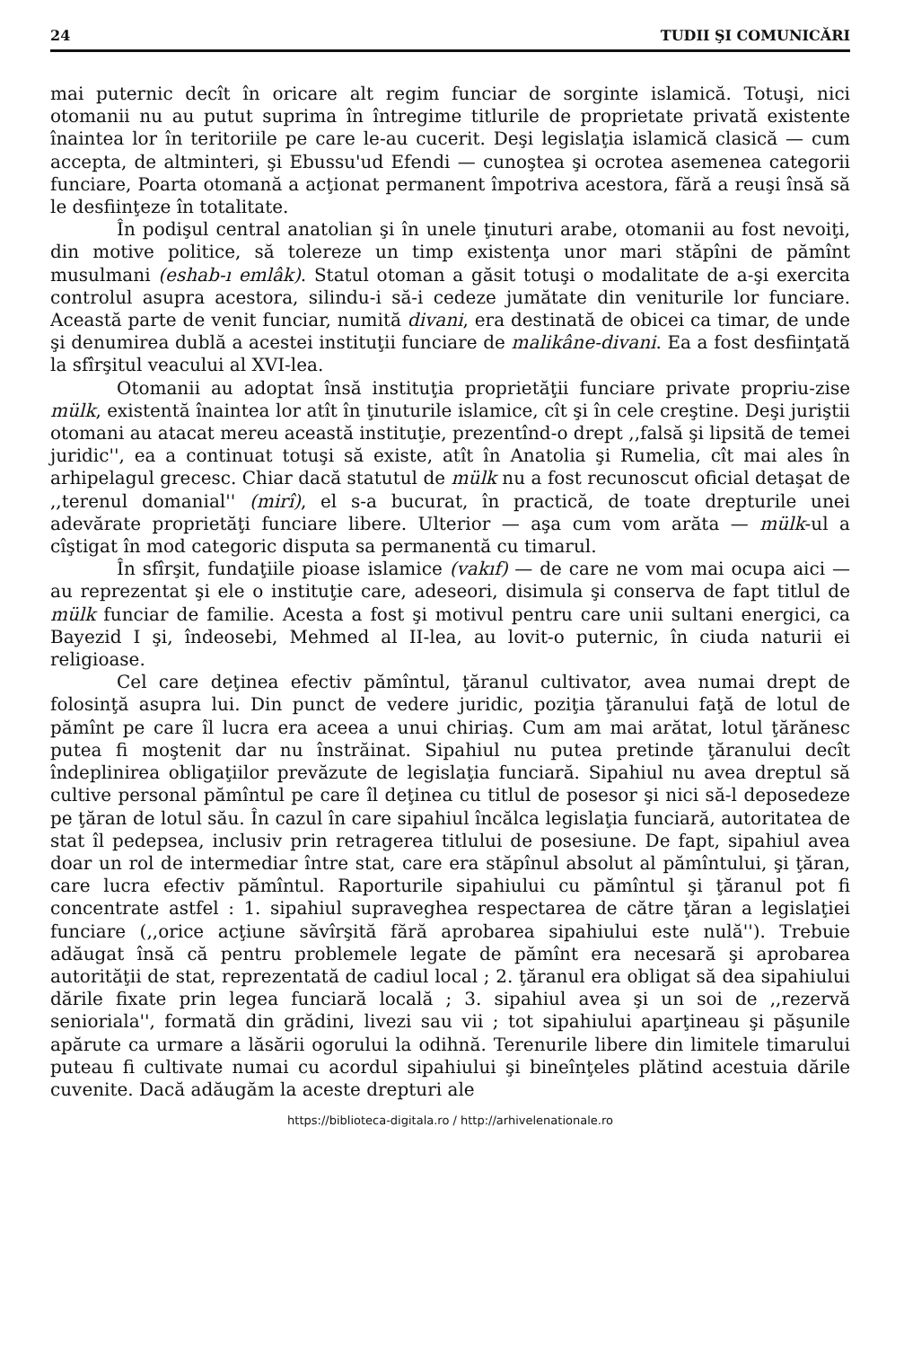24 TUDII ŞI COMUNICĂRI
mai puternic decît în oricare alt regim funciar de sorginte islamică. Totuşi, nici otomanii nu au putut suprima în întregime titlurile de proprietate privată existente înaintea lor în teritoriile pe care le-au cucerit. Deşi legislaţia islamică clasică — cum accepta, de altminteri, şi Ebussu'ud Efendi — cunoştea şi ocrotea asemenea categorii funciare, Poarta otomană a acţionat permanent împotriva acestora, fără a reuşi însă să le desfiinţeze în totalitate.
În podişul central anatolian şi în unele ţinuturi arabe, otomanii au fost nevoiţi, din motive politice, să tolereze un timp existenţa unor mari stăpîni de pămînt musulmani (eshab-ı emlâk). Statul otoman a găsit totuşi o modalitate de a-şi exercita controlul asupra acestora, silindu-i să-i cedeze jumătate din veniturile lor funciare. Această parte de venit funciar, numită divani, era destinată de obicei ca timar, de unde şi denumirea dublă a acestei instituţii funciare de malikâne-divani. Ea a fost desfiinţată la sfîrşitul veacului al XVI-lea.
Otomanii au adoptat însă instituţia proprietăţii funciare private propriu-zise mülk, existentă înaintea lor atît în ţinuturile islamice, cît şi în cele creştine. Deşi juriştii otomani au atacat mereu această instituţie, prezentînd-o drept ,,falsă şi lipsită de temei juridic'', ea a continuat totuşi să existe, atît în Anatolia şi Rumelia, cît mai ales în arhipelagul grecesc. Chiar dacă statutul de mülk nu a fost recunoscut oficial detaşat de ,,terenul domanial'' (mirî), el s-a bucurat, în practică, de toate drepturile unei adevărate proprietăţi funciare libere. Ulterior — aşa cum vom arăta — mülk-ul a cîştigat în mod categoric disputa sa permanentă cu timarul.
În sfîrşit, fundaţiile pioase islamice (vakıf) — de care ne vom mai ocupa aici — au reprezentat şi ele o instituţie care, adeseori, disimula şi conserva de fapt titlul de mülk funciar de familie. Acesta a fost şi motivul pentru care unii sultani energici, ca Bayezid I şi, îndeosebi, Mehmed al II-lea, au lovit-o puternic, în ciuda naturii ei religioase.
Cel care deţinea efectiv pămîntul, ţăranul cultivator, avea numai drept de folosinţă asupra lui. Din punct de vedere juridic, poziţia ţăranului faţă de lotul de pămînt pe care îl lucra era aceea a unui chiriaş. Cum am mai arătat, lotul ţărănesc putea fi moştenit dar nu înstrăinat. Sipahiul nu putea pretinde ţăranului decît îndeplinirea obligaţiilor prevăzute de legislaţia funciară. Sipahiul nu avea dreptul să cultive personal pămîntul pe care îl deţinea cu titlul de posesor şi nici să-l deposedeze pe ţăran de lotul său. În cazul în care sipahiul încălca legislaţia funciară, autoritatea de stat îl pedepsea, inclusiv prin retragerea titlului de posesiune. De fapt, sipahiul avea doar un rol de intermediar între stat, care era stăpînul absolut al pămîntului, şi ţăran, care lucra efectiv pămîntul. Raporturile sipahiului cu pămîntul şi ţăranul pot fi concentrate astfel : 1. sipahiul supraveghea respectarea de către ţăran a legislaţiei funciare (,,orice acţiune săvîrşită fără aprobarea sipahiului este nulă''). Trebuie adăugat însă că pentru problemele legate de pămînt era necesară şi aprobarea autorităţii de stat, reprezentată de cadiul local ; 2. ţăranul era obligat să dea sipahiului dările fixate prin legea funciară locală ; 3. sipahiul avea şi un soi de ,,rezervă senioriala'', formată din grădini, livezi sau vii ; tot sipahiului aparţineau şi păşunile apărute ca urmare a lăsării ogorului la odihnă. Terenurile libere din limitele timarului puteau fi cultivate numai cu acordul sipahiului şi bineînţeles plătind acestuia dările cuvenite. Dacă adăugăm la aceste drepturi ale
https://biblioteca-digitala.ro / http://arhivelenationale.ro